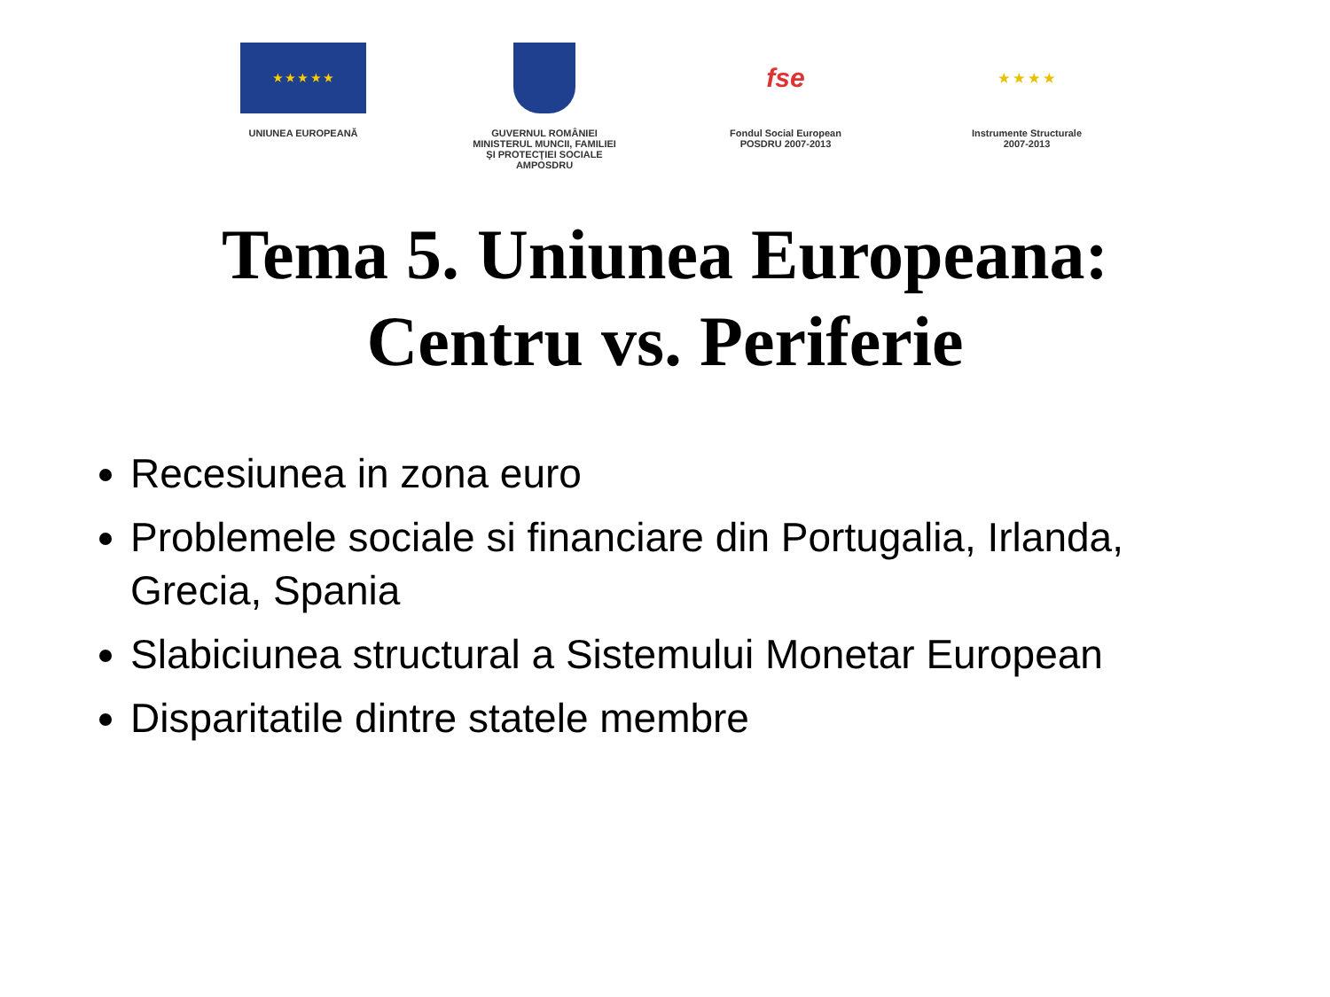★ ★ ★ ★ ★
UNIUNEA EUROPEANĂ
GUVERNUL ROMÂNIEI
MINISTERUL MUNCII, FAMILIEI
ŞI PROTECŢIEI SOCIALE
AMPOSDRU
fse
Fondul Social European
POSDRU 2007-2013
★ ★ ★ ★
Instrumente Structurale
2007-2013
Tema 5. Uniunea Europeana:
Centru vs. Periferie
Recesiunea in zona euro
Problemele sociale si financiare din Portugalia, Irlanda, Grecia, Spania
Slabiciunea structural a Sistemului Monetar European
Disparitatile dintre statele membre